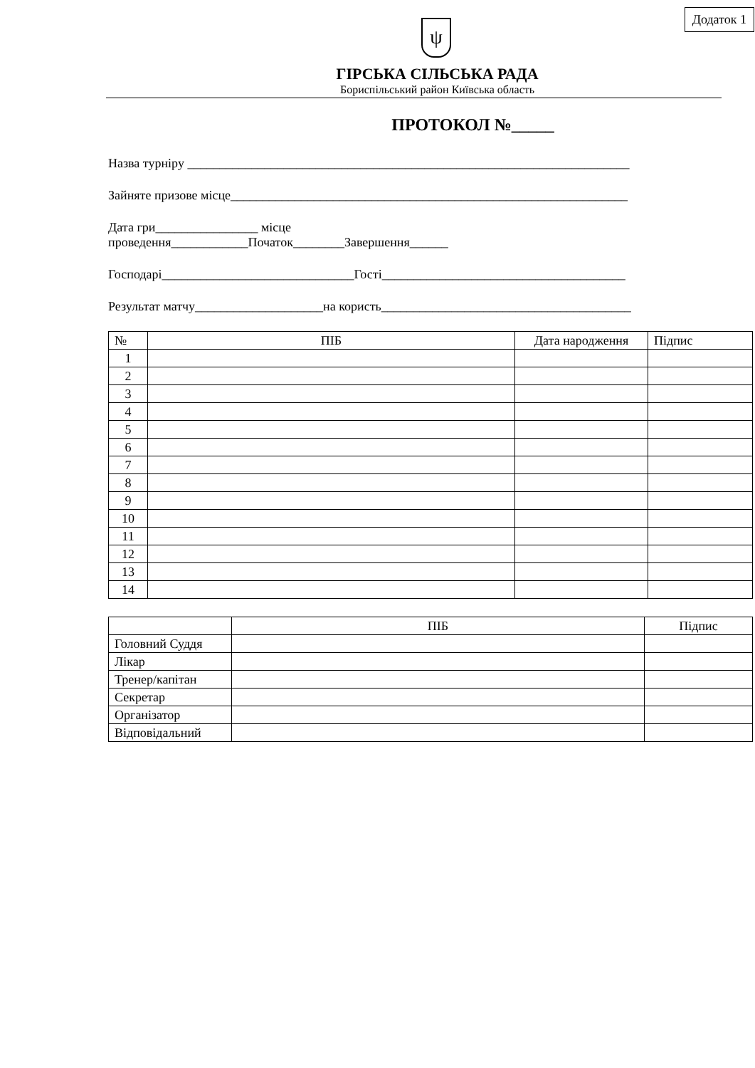Додаток 1
ψ
ГІРСЬКА СІЛЬСЬКА РАДА
Бориспільський район Київська область
ПРОТОКОЛ №_____
Назва турніру _____________________________________________________________________
Зайняте призове місце______________________________________________________________
Дата гри________________ місце
проведення____________Початок________Завершення______
Господарі______________________________Гості______________________________________
Результат матчу____________________на користь_______________________________________
| № | ПІБ | Дата народження | Підпис |
| --- | --- | --- | --- |
| 1 | | | |
| 2 | | | |
| 3 | | | |
| 4 | | | |
| 5 | | | |
| 6 | | | |
| 7 | | | |
| 8 | | | |
| 9 | | | |
| 10 | | | |
| 11 | | | |
| 12 | | | |
| 13 | | | |
| 14 | | | |
| | ПІБ | Підпис |
| --- | --- | --- |
| Головний Суддя | | |
| Лікар | | |
| Тренер/капітан | | |
| Секретар | | |
| Організатор | | |
| Відповідальний | | |